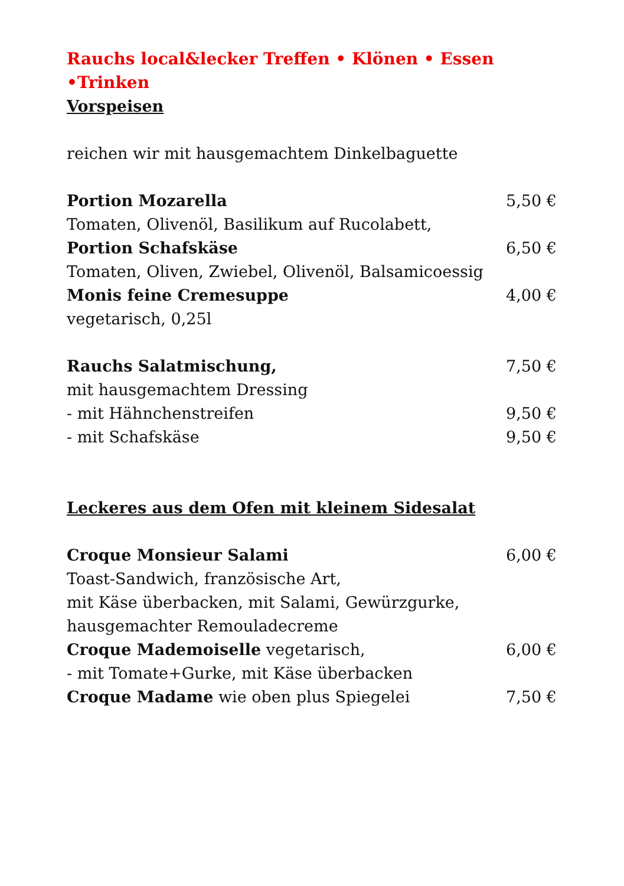Rauchs local&lecker Treffen • Klönen • Essen •Trinken
Vorspeisen
reichen wir mit hausgemachtem Dinkelbaguette
Portion Mozarella 5,50 €
Tomaten, Olivenöl, Basilikum auf Rucolabett,
Portion Schafskäse 6,50 €
Tomaten, Oliven, Zwiebel, Olivenöl, Balsamicoessig
Monis feine Cremesuppe 4,00 €
vegetarisch, 0,25l
Rauchs Salatmischung, 7,50 €
mit hausgemachtem Dressing
- mit Hähnchenstreifen 9,50 €
- mit Schafskäse 9,50 €
Leckeres aus dem Ofen mit kleinem Sidesalat
Croque Monsieur Salami 6,00 €
Toast-Sandwich, französische Art,
mit Käse überbacken, mit Salami, Gewürzgurke,
hausgemachter Remouladecreme
Croque Mademoiselle vegetarisch, 6,00 €
- mit Tomate+Gurke, mit Käse überbacken
Croque Madame wie oben plus Spiegelei 7,50 €